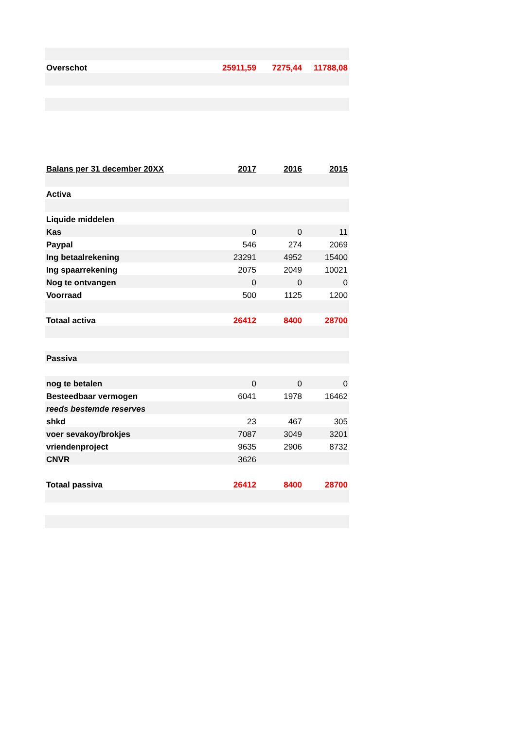| Overschot | 25911,59 | 7275,44 | 11788,08 |
| Balans per 31 december 20XX | 2017 | 2016 | 2015 |
| Activa | | | |
| Liquide middelen | | | |
| Kas | 0 | 0 | 11 |
| Paypal | 546 | 274 | 2069 |
| Ing betaalrekening | 23291 | 4952 | 15400 |
| Ing spaarrekening | 2075 | 2049 | 10021 |
| Nog te ontvangen | 0 | 0 | 0 |
| Voorraad | 500 | 1125 | 1200 |
| Totaal activa | 26412 | 8400 | 28700 |
| Passiva | | | |
| nog te betalen | 0 | 0 | 0 |
| Besteedbaar vermogen | 6041 | 1978 | 16462 |
| reeds bestemde reserves | | | |
| shkd | 23 | 467 | 305 |
| voer sevakoy/brokjes | 7087 | 3049 | 3201 |
| vriendenproject | 9635 | 2906 | 8732 |
| CNVR | 3626 | | |
| Totaal passiva | 26412 | 8400 | 28700 |